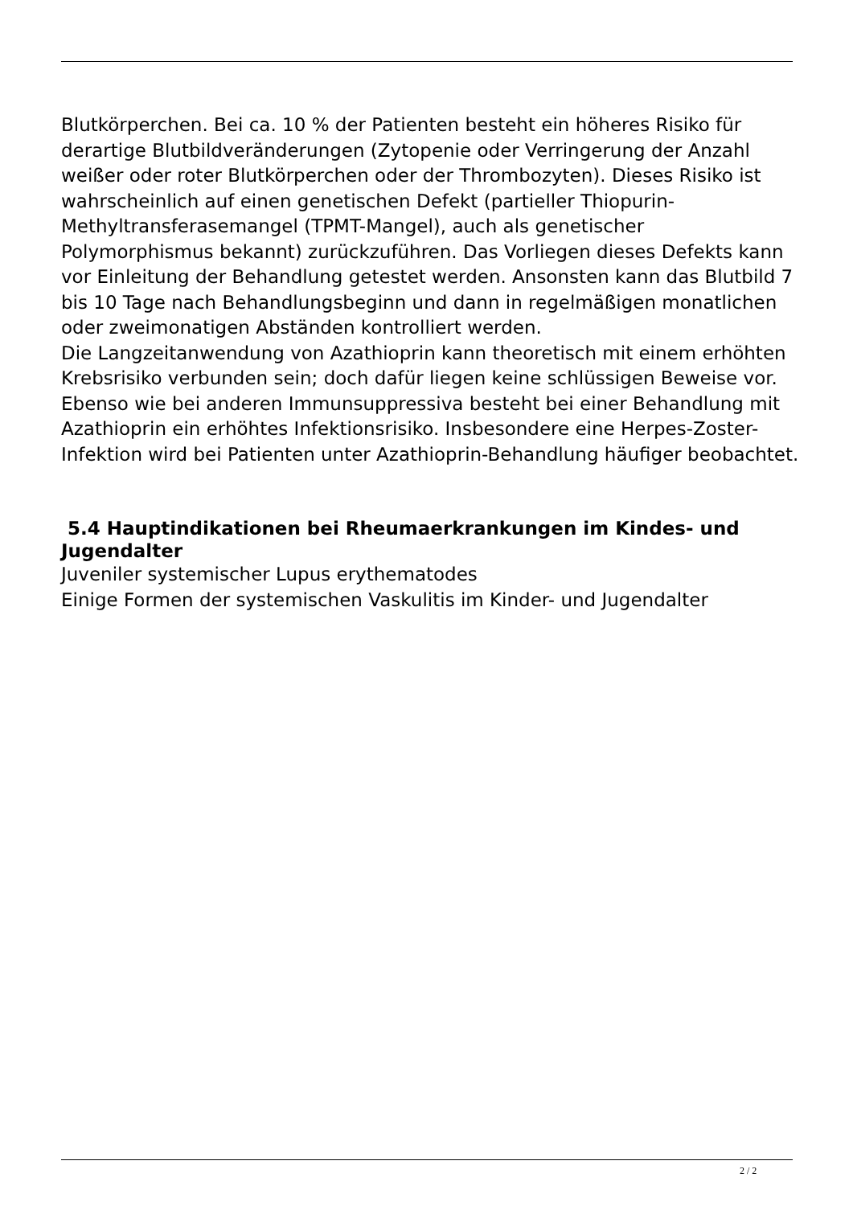Blutkörperchen. Bei ca. 10 % der Patienten besteht ein höheres Risiko für derartige Blutbildveränderungen (Zytopenie oder Verringerung der Anzahl weißer oder roter Blutkörperchen oder der Thrombozyten). Dieses Risiko ist wahrscheinlich auf einen genetischen Defekt (partieller Thiopurin-Methyltransferasemangel (TPMT-Mangel), auch als genetischer Polymorphismus bekannt) zurückzuführen. Das Vorliegen dieses Defekts kann vor Einleitung der Behandlung getestet werden. Ansonsten kann das Blutbild 7 bis 10 Tage nach Behandlungsbeginn und dann in regelmäßigen monatlichen oder zweimonatigen Abständen kontrolliert werden.
Die Langzeitanwendung von Azathioprin kann theoretisch mit einem erhöhten Krebsrisiko verbunden sein; doch dafür liegen keine schlüssigen Beweise vor.
Ebenso wie bei anderen Immunsuppressiva besteht bei einer Behandlung mit Azathioprin ein erhöhtes Infektionsrisiko. Insbesondere eine Herpes-Zoster-Infektion wird bei Patienten unter Azathioprin-Behandlung häufiger beobachtet.
5.4 Hauptindikationen bei Rheumaerkrankungen im Kindes- und Jugendalter
Juveniler systemischer Lupus erythematodes
Einige Formen der systemischen Vaskulitis im Kinder- und Jugendalter
2 / 2